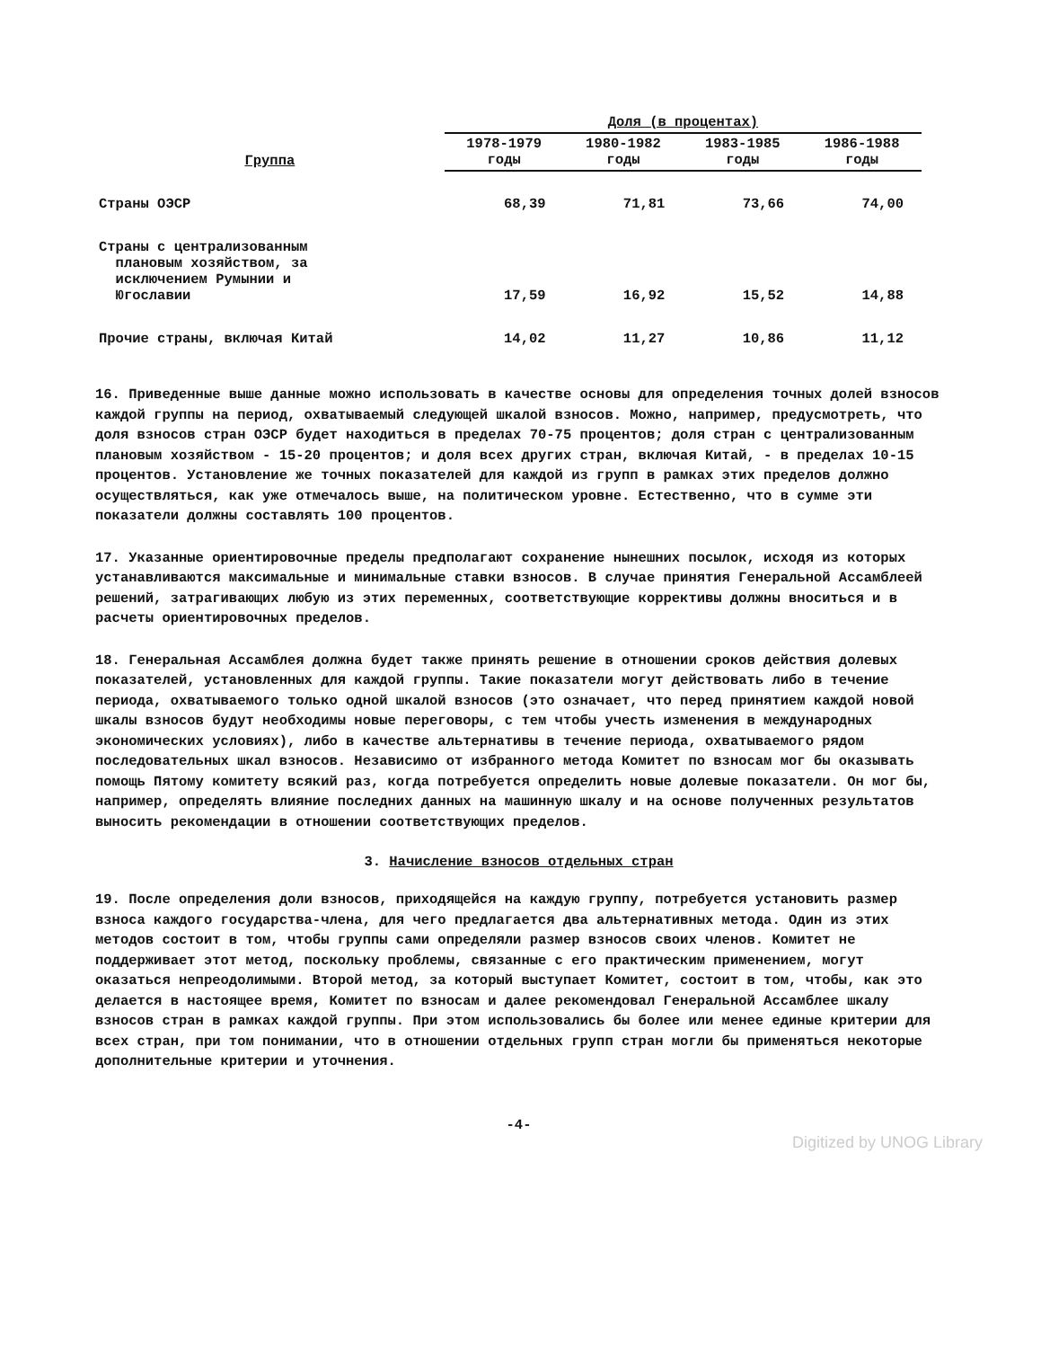| | Доля (в процентах) | | | |
| --- | --- | --- | --- | --- |
| Группа | 1978-1979 годы | 1980-1982 годы | 1983-1985 годы | 1986-1988 годы |
| Страны ОЭСР | 68,39 | 71,81 | 73,66 | 74,00 |
| Страны с централизованным плановым хозяйством, за исключением Румынии и Югославии | 17,59 | 16,92 | 15,52 | 14,88 |
| Прочие страны, включая Китай | 14,02 | 11,27 | 10,86 | 11,12 |
16. Приведенные выше данные можно использовать в качестве основы для определения точных долей взносов каждой группы на период, охватываемый следующей шкалой взносов. Можно, например, предусмотреть, что доля взносов стран ОЭСР будет находиться в пределах 70-75 процентов; доля стран с централизованным плановым хозяйством - 15-20 процентов; и доля всех других стран, включая Китай, - в пределах 10-15 процентов. Установление же точных показателей для каждой из групп в рамках этих пределов должно осуществляться, как уже отмечалось выше, на политическом уровне. Естественно, что в сумме эти показатели должны составлять 100 процентов.
17. Указанные ориентировочные пределы предполагают сохранение нынешних посылок, исходя из которых устанавливаются максимальные и минимальные ставки взносов. В случае принятия Генеральной Ассамблеей решений, затрагивающих любую из этих переменных, соответствующие коррективы должны вноситься и в расчеты ориентировочных пределов.
18. Генеральная Ассамблея должна будет также принять решение в отношении сроков действия долевых показателей, установленных для каждой группы. Такие показатели могут действовать либо в течение периода, охватываемого только одной шкалой взносов (это означает, что перед принятием каждой новой шкалы взносов будут необходимы новые переговоры, с тем чтобы учесть изменения в международных экономических условиях), либо в качестве альтернативы в течение периода, охватываемого рядом последовательных шкал взносов. Независимо от избранного метода Комитет по взносам мог бы оказывать помощь Пятому комитету всякий раз, когда потребуется определить новые долевые показатели. Он мог бы, например, определять влияние последних данных на машинную шкалу и на основе полученных результатов выносить рекомендации в отношении соответствующих пределов.
3. Начисление взносов отдельных стран
19. После определения доли взносов, приходящейся на каждую группу, потребуется установить размер взноса каждого государства-члена, для чего предлагается два альтернативных метода. Один из этих методов состоит в том, чтобы группы сами определяли размер взносов своих членов. Комитет не поддерживает этот метод, поскольку проблемы, связанные с его практическим применением, могут оказаться непреодолимыми. Второй метод, за который выступает Комитет, состоит в том, чтобы, как это делается в настоящее время, Комитет по взносам и далее рекомендовал Генеральной Ассамблее шкалу взносов стран в рамках каждой группы. При этом использовались бы более или менее единые критерии для всех стран, при том понимании, что в отношении отдельных групп стран могли бы применяться некоторые дополнительные критерии и уточнения.
-4-
Digitized by UNOG Library